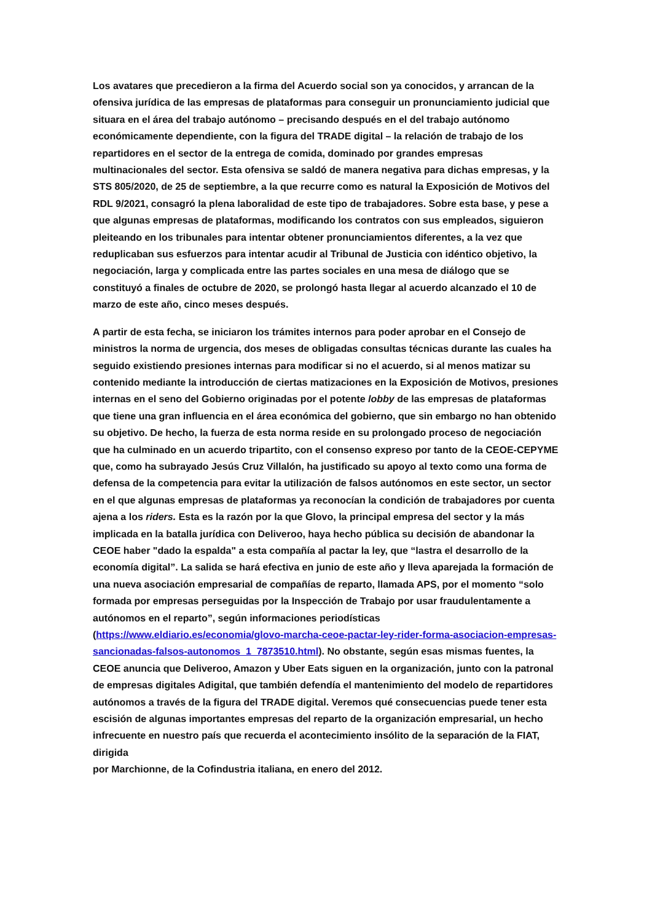Los avatares que precedieron a la firma del Acuerdo social son ya conocidos, y arrancan de la ofensiva jurídica de las empresas de plataformas para conseguir un pronunciamiento judicial que situara en el área del trabajo autónomo – precisando después en el del trabajo autónomo económicamente dependiente, con la figura del TRADE digital – la relación de trabajo de los repartidores en el sector de la entrega de comida, dominado por grandes empresas multinacionales del sector. Esta ofensiva se saldó de manera negativa para dichas empresas, y la STS 805/2020, de 25 de septiembre, a la que recurre como es natural la Exposición de Motivos del RDL 9/2021, consagró la plena laboralidad de este tipo de trabajadores. Sobre esta base, y pese a que algunas empresas de plataformas, modificando los contratos con sus empleados, siguieron pleiteando en los tribunales para intentar obtener pronunciamientos diferentes, a la vez que reduplicaban sus esfuerzos para intentar acudir al Tribunal de Justicia con idéntico objetivo, la negociación, larga y complicada entre las partes sociales en una mesa de diálogo que se constituyó a finales de octubre de 2020, se prolongó hasta llegar al acuerdo alcanzado el 10 de marzo de este año, cinco meses después.
A partir de esta fecha, se iniciaron los trámites internos para poder aprobar en el Consejo de ministros la norma de urgencia, dos meses de obligadas consultas técnicas durante las cuales ha seguido existiendo presiones internas para modificar si no el acuerdo, si al menos matizar su contenido mediante la introducción de ciertas matizaciones en la Exposición de Motivos, presiones internas en el seno del Gobierno originadas por el potente lobby de las empresas de plataformas que tiene una gran influencia en el área económica del gobierno, que sin embargo no han obtenido su objetivo. De hecho, la fuerza de esta norma reside en su prolongado proceso de negociación que ha culminado en un acuerdo tripartito, con el consenso expreso por tanto de la CEOE-CEPYME que, como ha subrayado Jesús Cruz Villalón, ha justificado su apoyo al texto como una forma de defensa de la competencia para evitar la utilización de falsos autónomos en este sector, un sector en el que algunas empresas de plataformas ya reconocían la condición de trabajadores por cuenta ajena a los riders. Esta es la razón por la que Glovo, la principal empresa del sector y la más implicada en la batalla jurídica con Deliveroo, haya hecho pública su decisión de abandonar la CEOE haber "dado la espalda" a esta compañía al pactar la ley, que “lastra el desarrollo de la economía digital”. La salida se hará efectiva en junio de este año y lleva aparejada la formación de una nueva asociación empresarial de compañías de reparto, llamada APS, por el momento “solo formada por empresas perseguidas por la Inspección de Trabajo por usar fraudulentamente a autónomos en el reparto”, según informaciones periodísticas (https://www.eldiario.es/economia/glovo-marcha-ceoe-pactar-ley-rider-forma-asociacion-empresas-sancionadas-falsos-autonomos_1_7873510.html). No obstante, según esas mismas fuentes, la CEOE anuncia que Deliveroo, Amazon y Uber Eats siguen en la organización, junto con la patronal de empresas digitales Adigital, que también defendía el mantenimiento del modelo de repartidores autónomos a través de la figura del TRADE digital. Veremos qué consecuencias puede tener esta escisión de algunas importantes empresas del reparto de la organización empresarial, un hecho infrecuente en nuestro país que recuerda el acontecimiento insólito de la separación de la FIAT, dirigida
por Marchionne, de la Cofindustria italiana, en enero del 2012.